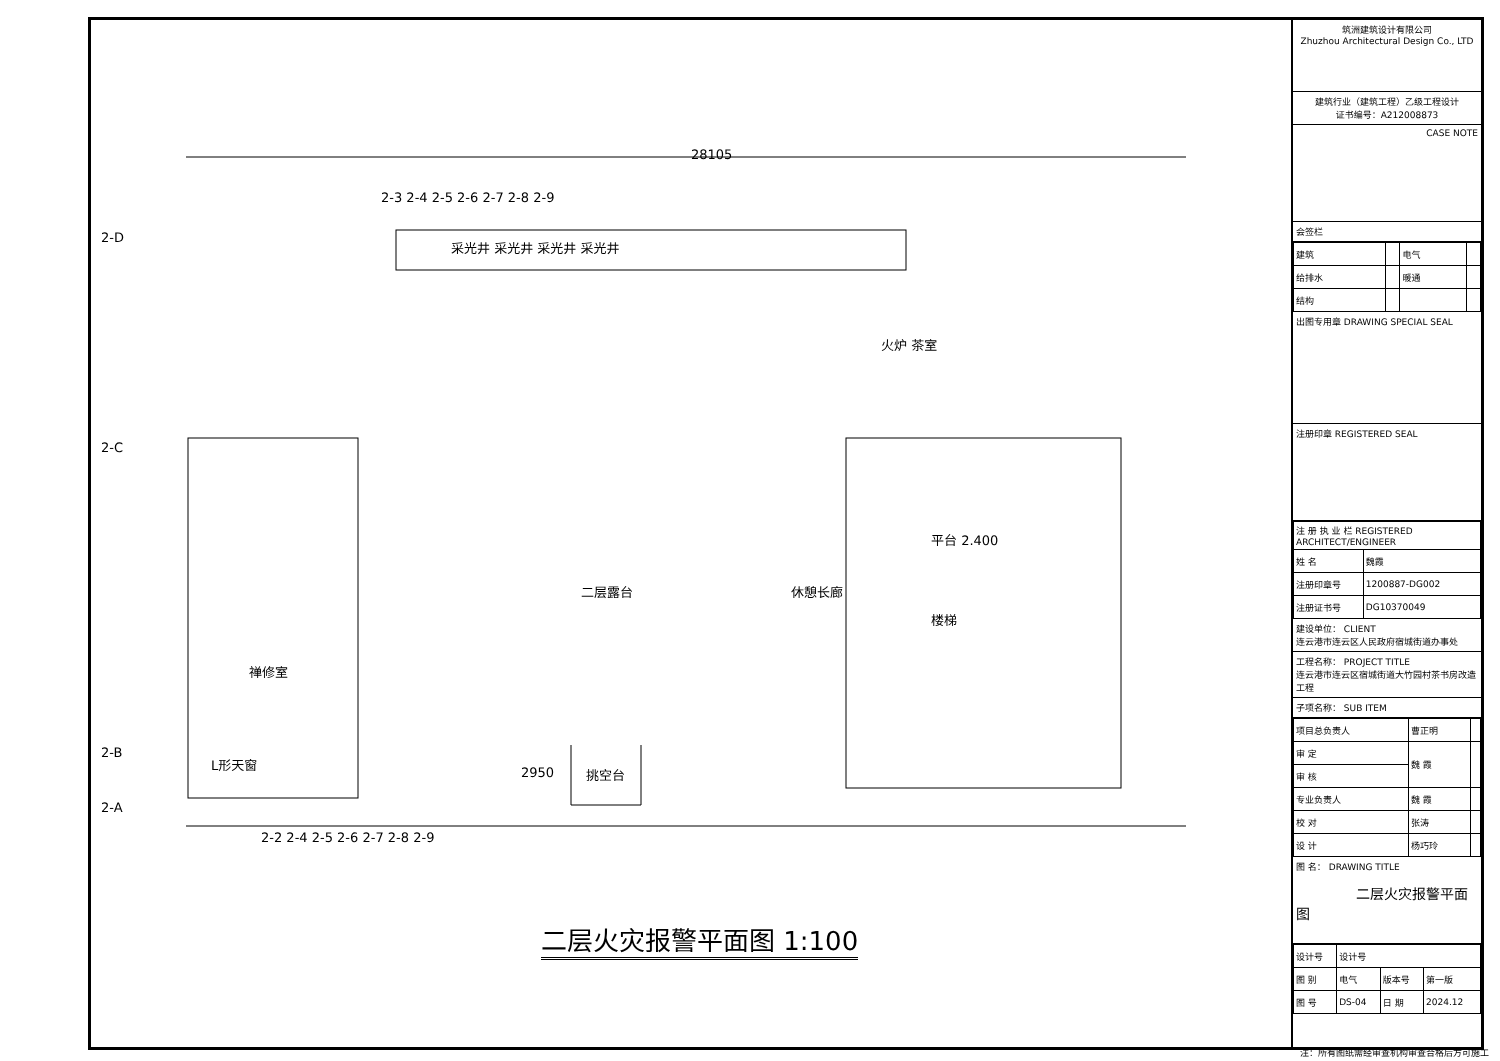2-3 2-4 2-5 2-6 2-7 2-8 2-9
28105
采光井 采光井 采光井 采光井
禅修室
二层露台 休憩长廊
平台 2.400
楼梯
火炉 茶室
L形天窗
2950 挑空台
2-D
2-C
2-B
2-A
2-2 2-4 2-5 2-6 2-7 2-8 2-9
二层火灾报警平面图 1:100
筑洲建筑设计有限公司
Zhuzhou Architectural Design Co., LTD
建筑行业（建筑工程）乙级工程设计
证书编号：A212008873
CASE NOTE
会签栏
| 建筑 | | 电气 | |
| 给排水 | | 暖通 | |
| 结构 | | | |
出图专用章 DRAWING SPECIAL SEAL
注册印章 REGISTERED SEAL
| 注 册 执 业 栏 REGISTERED ARCHITECT/ENGINEER | |
| 姓 名 | 魏霞 |
| 注册印章号 | 1200887-DG002 |
| 注册证书号 | DG10370049 |
建设单位： CLIENT
连云港市连云区人民政府宿城街道办事处
工程名称： PROJECT TITLE
连云港市连云区宿城街道大竹园村茶书房改造工程
子项名称： SUB ITEM
| 项目总负责人 | 曹正明 | |
| 审 定 | 魏 霞 | |
| 审 核 | | |
| 专业负责人 | 魏 霞 | |
| 校 对 | 张涛 | |
| 设 计 | 杨巧玲 | |
图 名： DRAWING TITLE
二层火灾报警平面图
| 设计号 | 设计号 | | |
| 图 别 | 电气 | 版本号 | 第一版 |
| 图 号 | DS-04 | 日 期 | 2024.12 |
注：所有图纸需经审查机构审查合格后方可施工